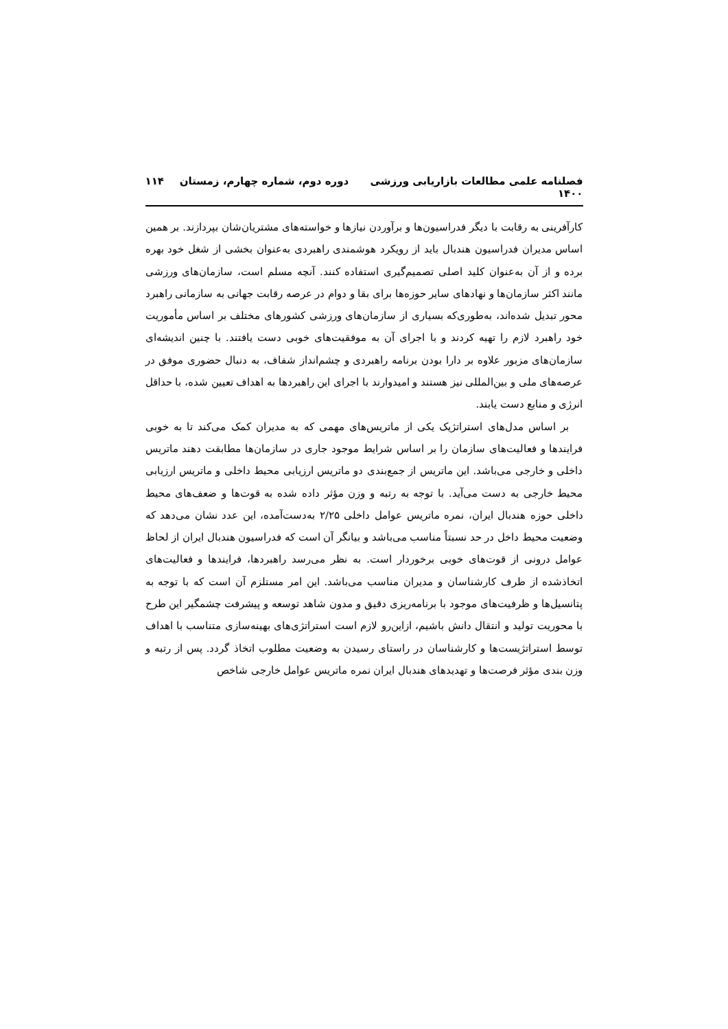فصلنامه علمی مطالعات بازاریابی ورزشی دوره دوم، شماره چهارم، زمستان ۱۴۰۰ ۱۱۴
کارآفرینی به رقابت با دیگر فدراسیون‌ها و برآوردن نیازها و خواسته‌های مشتریان‌شان بپردازند. بر همین اساس مدیران فدراسیون هندبال باید از رویکرد هوشمندی راهبردی به‌عنوان بخشی از شغل خود بهره برده و از آن به‌عنوان کلید اصلی تصمیم‌گیری استفاده کنند. آنچه مسلم است، سازمان‌های ورزشی مانند اکثر سازمان‌ها و نهادهای سایر حوزه‌ها برای بقا و دوام در عرصه رقابت جهانی به سازمانی راهبرد محور تبدیل شده‌اند، به‌طوری‌که بسیاری از سازمان‌های ورزشی کشورهای مختلف بر اساس مأموریت خود راهبرد لازم را تهیه کردند و با اجرای آن به موفقیت‌های خوبی دست یافتند. با چنین اندیشه‌ای سازمان‌های مزبور علاوه بر دارا بودن برنامه راهبردی و چشم‌انداز شفاف، به دنبال حضوری موفق در عرصه‌های ملی و بین‌المللی نیز هستند و امیدوارند با اجرای این راهبردها به اهداف تعیین شده، با حداقل انرژی و منابع دست یابند.
بر اساس مدل‌های استراتژیک یکی از ماتریس‌های مهمی که به مدیران کمک می‌کند تا به خوبی فرایندها و فعالیت‌های سازمان را بر اساس شرایط موجود جاری در سازمان‌ها مطابقت دهند ماتریس داخلی و خارجی می‌باشد. این ماتریس از جمع‌بندی دو ماتریس ارزیابی محیط داخلی و ماتریس ارزیابی محیط خارجی به دست می‌آید. با توجه به رتبه و وزن مؤثر داده شده به قوت‌ها و ضعف‌های محیط داخلی حوزه هندبال ایران، نمره ماتریس عوامل داخلی ۲/۲۵ به‌دست‌آمده، این عدد نشان می‌دهد که وضعیت محیط داخل در حد نسبتاً مناسب می‌باشد و بیانگر آن است که فدراسیون هندبال ایران از لحاظ عوامل درونی از قوت‌های خوبی برخوردار است. به نظر می‌رسد راهبردها، فرایندها و فعالیت‌های اتخاذشده از طرف کارشناسان و مدیران مناسب می‌باشد. این امر مستلزم آن است که با توجه به پتانسیل‌ها و ظرفیت‌های موجود با برنامه‌ریزی دقیق و مدون شاهد توسعه و پیشرفت چشمگیر این طرح با محوریت تولید و انتقال دانش باشیم، ازاین‌رو لازم است استراتژی‌های بهینه‌سازی متناسب با اهداف توسط استراتژیست‌ها و کارشناسان در راستای رسیدن به وضعیت مطلوب اتخاذ گردد. پس از رتبه و وزن بندی مؤثر فرصت‌ها و تهدیدهای هندبال ایران نمره ماتریس عوامل خارجی شاخص